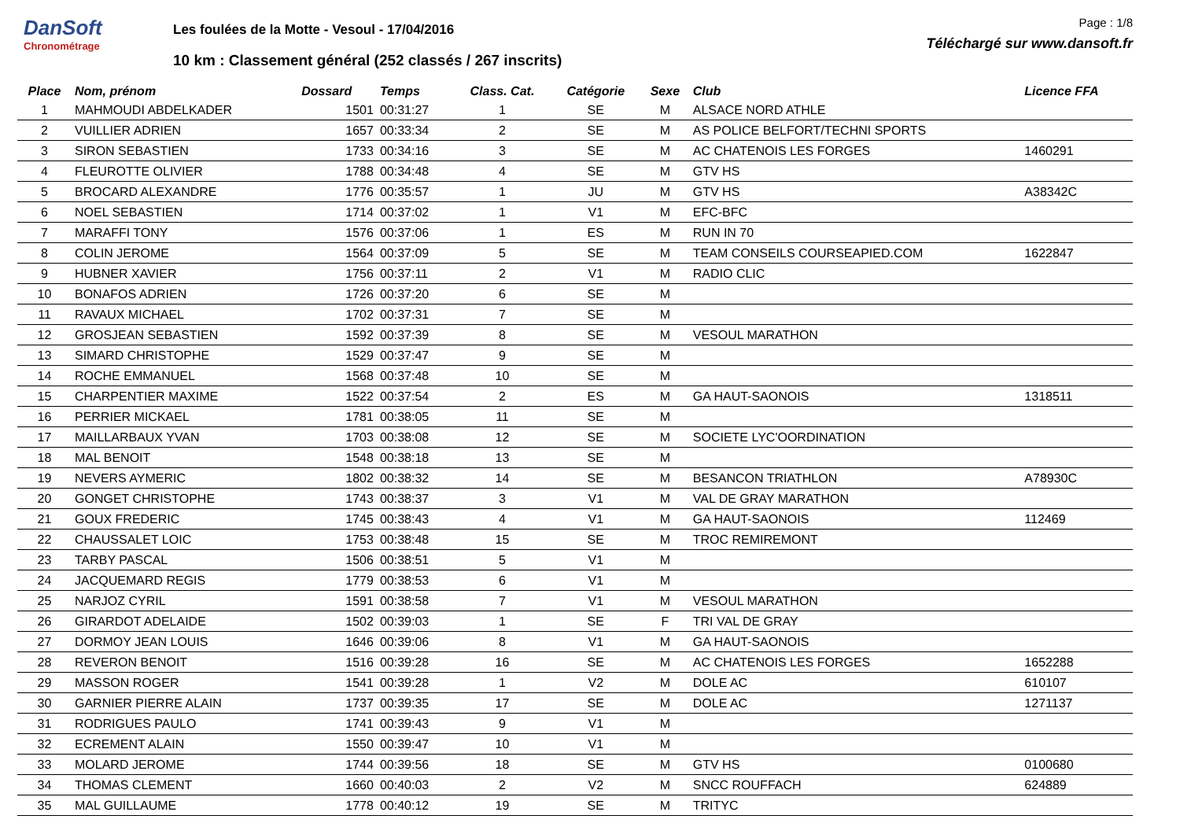DanSoft
Chronométrage
Les foulées de la Motte - Vesoul - 17/04/2016
10 km : Classement général (252 classés / 267 inscrits)
Page : 1/8
Téléchargé sur www.dansoft.fr
| Place | Nom, prénom | Dossard | Temps | Class. Cat. | Catégorie | Sexe | Club | Licence FFA |
| --- | --- | --- | --- | --- | --- | --- | --- | --- |
| 1 | MAHMOUDI ABDELKADER | 1501 | 00:31:27 | 1 | SE | M | ALSACE NORD ATHLE | |
| 2 | VUILLIER ADRIEN | 1657 | 00:33:34 | 2 | SE | M | AS POLICE BELFORT/TECHNI SPORTS | |
| 3 | SIRON SEBASTIEN | 1733 | 00:34:16 | 3 | SE | M | AC CHATENOIS LES FORGES | 1460291 |
| 4 | FLEUROTTE OLIVIER | 1788 | 00:34:48 | 4 | SE | M | GTV HS | |
| 5 | BROCARD ALEXANDRE | 1776 | 00:35:57 | 1 | JU | M | GTV HS | A38342C |
| 6 | NOEL SEBASTIEN | 1714 | 00:37:02 | 1 | V1 | M | EFC-BFC | |
| 7 | MARAFFI TONY | 1576 | 00:37:06 | 1 | ES | M | RUN IN 70 | |
| 8 | COLIN JEROME | 1564 | 00:37:09 | 5 | SE | M | TEAM CONSEILS COURSEAPIED.COM | 1622847 |
| 9 | HUBNER XAVIER | 1756 | 00:37:11 | 2 | V1 | M | RADIO CLIC | |
| 10 | BONAFOS ADRIEN | 1726 | 00:37:20 | 6 | SE | M | | |
| 11 | RAVAUX MICHAEL | 1702 | 00:37:31 | 7 | SE | M | | |
| 12 | GROSJEAN SEBASTIEN | 1592 | 00:37:39 | 8 | SE | M | VESOUL MARATHON | |
| 13 | SIMARD CHRISTOPHE | 1529 | 00:37:47 | 9 | SE | M | | |
| 14 | ROCHE EMMANUEL | 1568 | 00:37:48 | 10 | SE | M | | |
| 15 | CHARPENTIER MAXIME | 1522 | 00:37:54 | 2 | ES | M | GA HAUT-SAONOIS | 1318511 |
| 16 | PERRIER MICKAEL | 1781 | 00:38:05 | 11 | SE | M | | |
| 17 | MAILLARBAUX YVAN | 1703 | 00:38:08 | 12 | SE | M | SOCIETE LYC'OORDINATION | |
| 18 | MAL BENOIT | 1548 | 00:38:18 | 13 | SE | M | | |
| 19 | NEVERS AYMERIC | 1802 | 00:38:32 | 14 | SE | M | BESANCON TRIATHLON | A78930C |
| 20 | GONGET CHRISTOPHE | 1743 | 00:38:37 | 3 | V1 | M | VAL DE GRAY MARATHON | |
| 21 | GOUX FREDERIC | 1745 | 00:38:43 | 4 | V1 | M | GA HAUT-SAONOIS | 112469 |
| 22 | CHAUSSALET LOIC | 1753 | 00:38:48 | 15 | SE | M | TROC REMIREMONT | |
| 23 | TARBY PASCAL | 1506 | 00:38:51 | 5 | V1 | M | | |
| 24 | JACQUEMARD REGIS | 1779 | 00:38:53 | 6 | V1 | M | | |
| 25 | NARJOZ CYRIL | 1591 | 00:38:58 | 7 | V1 | M | VESOUL MARATHON | |
| 26 | GIRARDOT ADELAIDE | 1502 | 00:39:03 | 1 | SE | F | TRI VAL DE GRAY | |
| 27 | DORMOY JEAN LOUIS | 1646 | 00:39:06 | 8 | V1 | M | GA HAUT-SAONOIS | |
| 28 | REVERON BENOIT | 1516 | 00:39:28 | 16 | SE | M | AC CHATENOIS LES FORGES | 1652288 |
| 29 | MASSON ROGER | 1541 | 00:39:28 | 1 | V2 | M | DOLE AC | 610107 |
| 30 | GARNIER PIERRE ALAIN | 1737 | 00:39:35 | 17 | SE | M | DOLE AC | 1271137 |
| 31 | RODRIGUES PAULO | 1741 | 00:39:43 | 9 | V1 | M | | |
| 32 | ECREMENT ALAIN | 1550 | 00:39:47 | 10 | V1 | M | | |
| 33 | MOLARD JEROME | 1744 | 00:39:56 | 18 | SE | M | GTV HS | 0100680 |
| 34 | THOMAS CLEMENT | 1660 | 00:40:03 | 2 | V2 | M | SNCC ROUFFACH | 624889 |
| 35 | MAL GUILLAUME | 1778 | 00:40:12 | 19 | SE | M | TRITYC | |